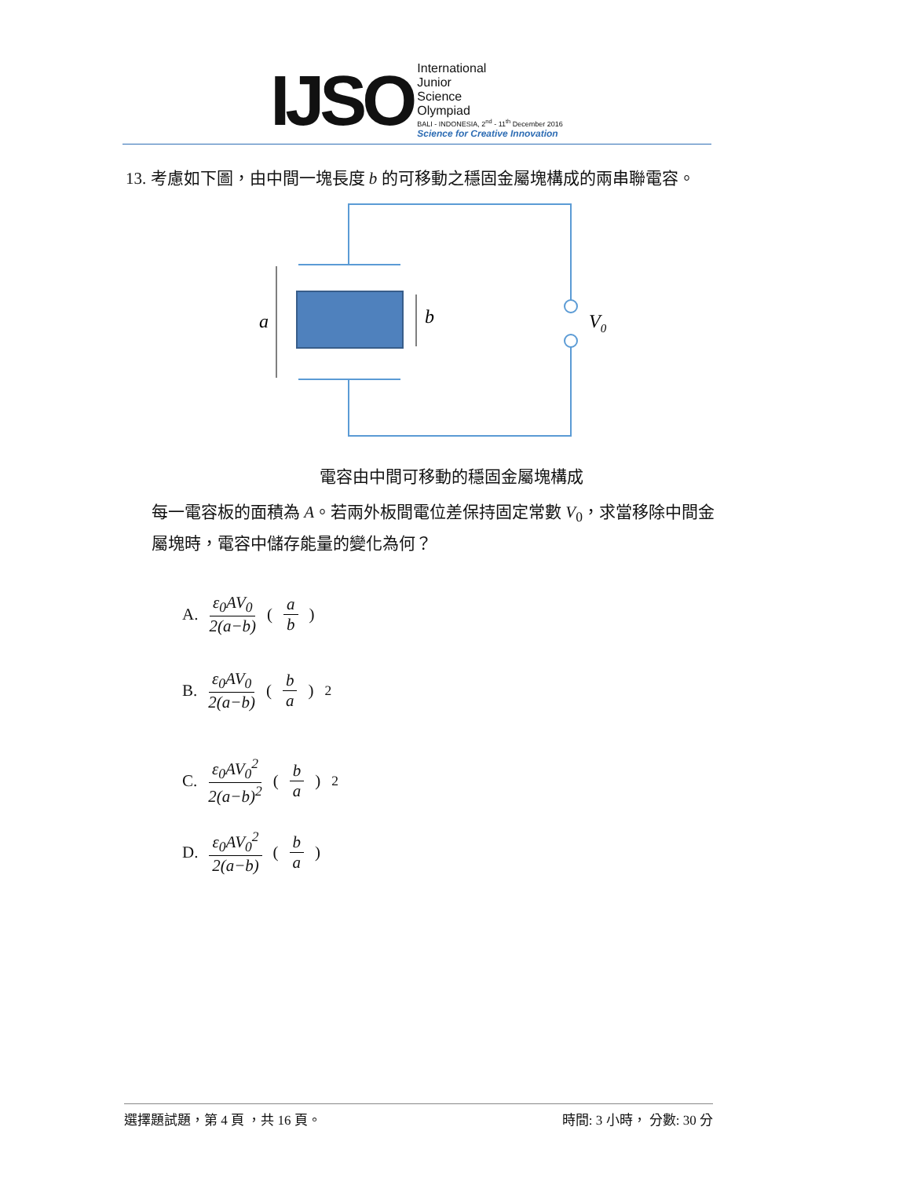IJSO
International
Junior
Science
Olympiad
BALI - INDONESIA, 2<sup>nd</sup> - 11<sup>th</sup> December 2016
Science for Creative Innovation
13. 考慮如下圖，由中間一塊長度 b 的可移動之穩固金屬塊構成的兩串聯電容。
a
b
V0
電容由中間可移動的穩固金屬塊構成
每一電容板的面積為 A。若兩外板間電位差保持固定常數 V<sub>0</sub>，求當移除中間金屬塊時，電容中儲存能量的變化為何？
A. ε<sub>0</sub>AV<sub>0</sub> 2(a−b) ( a b )
B. ε<sub>0</sub>AV<sub>0</sub> 2(a−b) ( b a )<sup>2</sup>
C. ε<sub>0</sub>AV<sub>0</sub><sup>2</sup> 2(a−b)<sup>2</sup> ( b a )<sup>2</sup>
D. ε<sub>0</sub>AV<sub>0</sub><sup>2</sup> 2(a−b) ( b a )
選擇題試題，第 4 頁 ，共 16 頁。 時間: 3 小時， 分數: 30 分